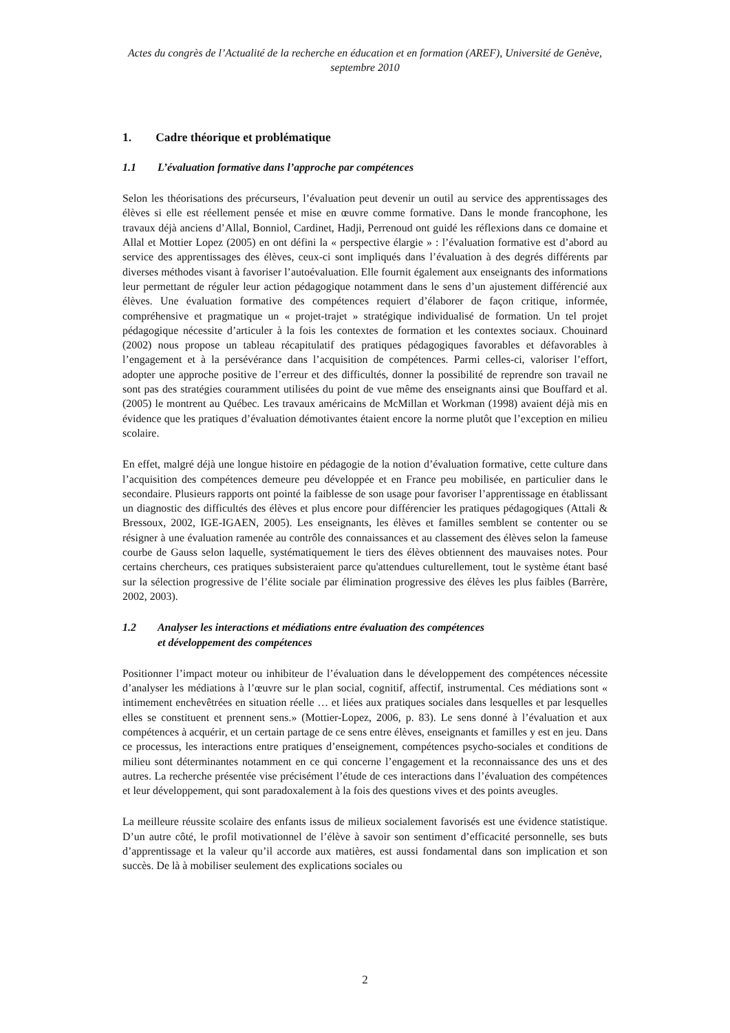Actes du congrès de l’Actualité de la recherche en éducation et en formation (AREF), Université de Genève, septembre 2010
1. Cadre théorique et problématique
1.1 L’évaluation formative dans l’approche par compétences
Selon les théorisations des précurseurs, l’évaluation peut devenir un outil au service des apprentissages des élèves si elle est réellement pensée et mise en œuvre comme formative. Dans le monde francophone, les travaux déjà anciens d’Allal, Bonniol, Cardinet, Hadji, Perrenoud ont guidé les réflexions dans ce domaine et Allal et Mottier Lopez (2005) en ont défini la « perspective élargie » : l’évaluation formative est d’abord au service des apprentissages des élèves, ceux-ci sont impliqués dans l’évaluation à des degrés différents par diverses méthodes visant à favoriser l’autoévaluation. Elle fournit également aux enseignants des informations leur permettant de réguler leur action pédagogique notamment dans le sens d’un ajustement différencié aux élèves. Une évaluation formative des compétences requiert d’élaborer de façon critique, informée, compréhensive et pragmatique un « projet-trajet » stratégique individualisé de formation. Un tel projet pédagogique nécessite d’articuler à la fois les contextes de formation et les contextes sociaux. Chouinard (2002) nous propose un tableau récapitulatif des pratiques pédagogiques favorables et défavorables à l’engagement et à la persévérance dans l’acquisition de compétences. Parmi celles-ci, valoriser l’effort, adopter une approche positive de l’erreur et des difficultés, donner la possibilité de reprendre son travail ne sont pas des stratégies couramment utilisées du point de vue même des enseignants ainsi que Bouffard et al. (2005) le montrent au Québec. Les travaux américains de McMillan et Workman (1998) avaient déjà mis en évidence que les pratiques d’évaluation démotivantes étaient encore la norme plutôt que l’exception en milieu scolaire.
En effet, malgré déjà une longue histoire en pédagogie de la notion d’évaluation formative, cette culture dans l’acquisition des compétences demeure peu développée et en France peu mobilisée, en particulier dans le secondaire. Plusieurs rapports ont pointé la faiblesse de son usage pour favoriser l’apprentissage en établissant un diagnostic des difficultés des élèves et plus encore pour différencier les pratiques pédagogiques (Attali & Bressoux, 2002, IGE-IGAEN, 2005). Les enseignants, les élèves et familles semblent se contenter ou se résigner à une évaluation ramenée au contrôle des connaissances et au classement des élèves selon la fameuse courbe de Gauss selon laquelle, systématiquement le tiers des élèves obtiennent des mauvaises notes. Pour certains chercheurs, ces pratiques subsisteraient parce qu'attendues culturellement, tout le système étant basé sur la sélection progressive de l’élite sociale par élimination progressive des élèves les plus faibles (Barrère, 2002, 2003).
1.2 Analyser les interactions et médiations entre évaluation des compétences
et développement des compétences
Positionner l’impact moteur ou inhibiteur de l’évaluation dans le développement des compétences nécessite d’analyser les médiations à l’œuvre sur le plan social, cognitif, affectif, instrumental. Ces médiations sont « intimement enchevêtrées en situation réelle … et liées aux pratiques sociales dans lesquelles et par lesquelles elles se constituent et prennent sens.» (Mottier-Lopez, 2006, p. 83). Le sens donné à l’évaluation et aux compétences à acquérir, et un certain partage de ce sens entre élèves, enseignants et familles y est en jeu. Dans ce processus, les interactions entre pratiques d’enseignement, compétences psycho-sociales et conditions de milieu sont déterminantes notamment en ce qui concerne l’engagement et la reconnaissance des uns et des autres. La recherche présentée vise précisément l’étude de ces interactions dans l’évaluation des compétences et leur développement, qui sont paradoxalement à la fois des questions vives et des points aveugles.
La meilleure réussite scolaire des enfants issus de milieux socialement favorisés est une évidence statistique. D’un autre côté, le profil motivationnel de l’élève à savoir son sentiment d’efficacité personnelle, ses buts d’apprentissage et la valeur qu’il accorde aux matières, est aussi fondamental dans son implication et son succès. De là à mobiliser seulement des explications sociales ou
2